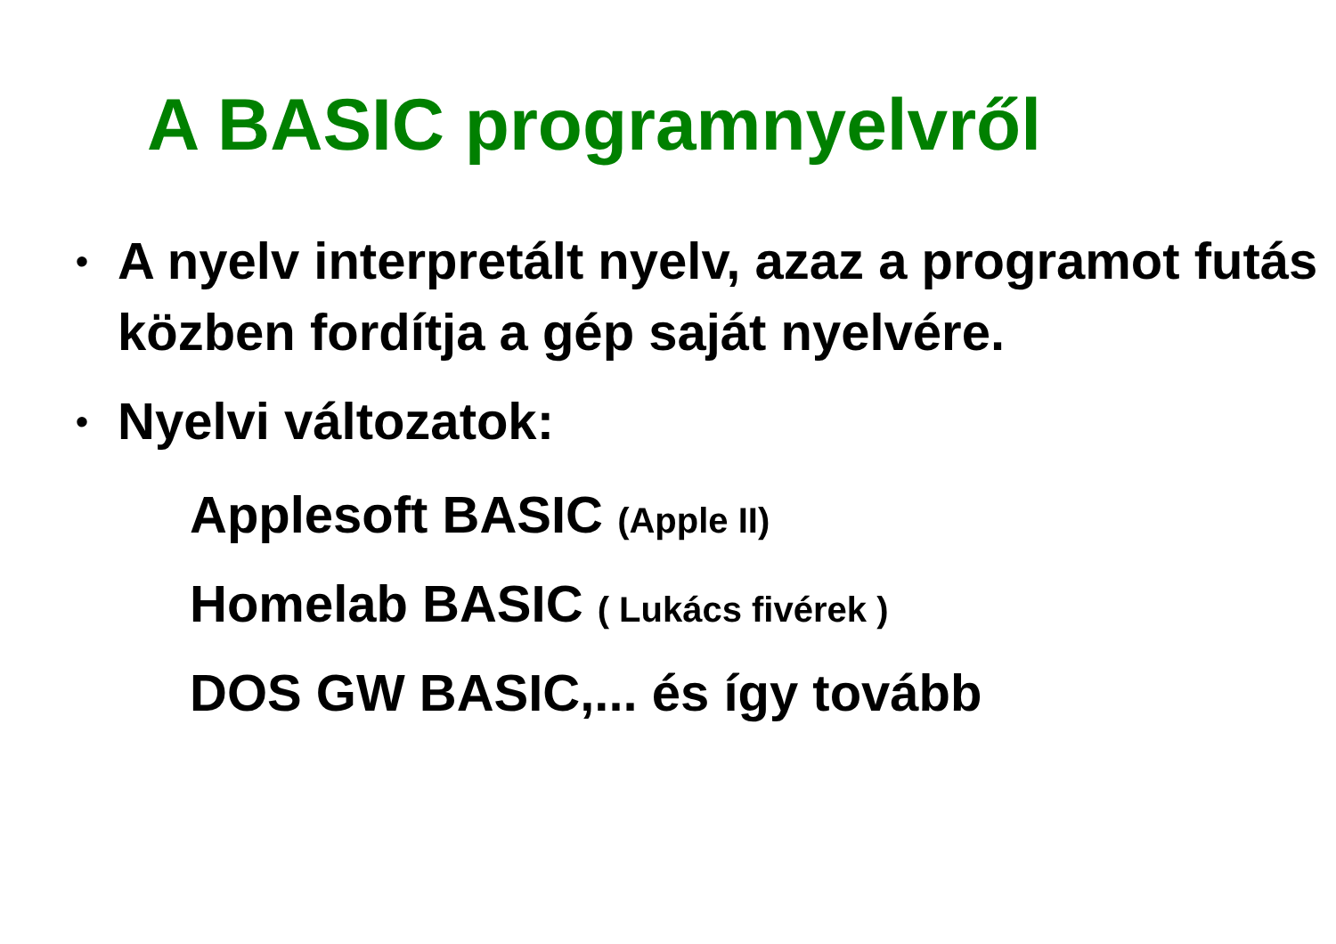A BASIC programnyelvről
• A nyelv interpretált nyelv, azaz a programot futás közben fordítja a gép saját nyelvére.
• Nyelvi változatok:
Applesoft BASIC (Apple II)
Homelab BASIC ( Lukács fivérek )
DOS GW BASIC,... és így tovább